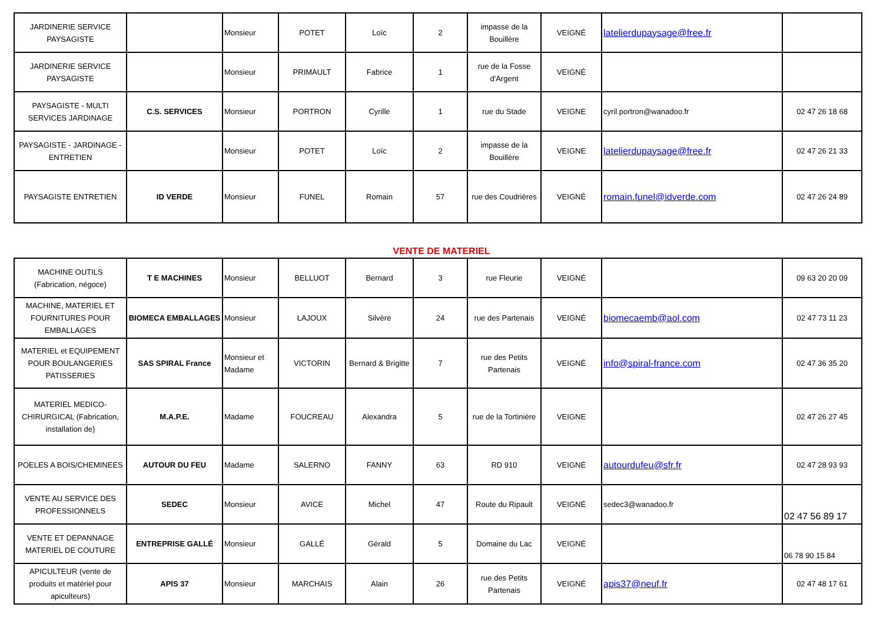| JARDINERIE SERVICE PAYSAGISTE | | Monsieur | POTET | Loïc | 2 | impasse de la Bouillère | VEIGNÉ | latelierdupaysage@free.fr | |
| JARDINERIE SERVICE PAYSAGISTE | | Monsieur | PRIMAULT | Fabrice | 1 | rue de la Fosse d'Argent | VEIGNÉ | | |
| PAYSAGISTE - MULTI SERVICES JARDINAGE | C.S. SERVICES | Monsieur | PORTRON | Cyrille | 1 | rue du Stade | VEIGNE | cyril.portron@wanadoo.fr | 02 47 26 18 68 |
| PAYSAGISTE - JARDINAGE - ENTRETIEN | | Monsieur | POTET | Loïc | 2 | impasse de la Bouillère | VEIGNE | latelierdupaysage@free.fr | 02 47 26 21 33 |
| PAYSAGISTE ENTRETIEN | ID VERDE | Monsieur | FUNEL | Romain | 57 | rue des Coudrières | VEIGNÉ | romain.funel@idverde.com | 02 47 26 24 89 |
VENTE DE MATERIEL
| MACHINE OUTILS (Fabrication, négoce) | T E MACHINES | Monsieur | BELLUOT | Bernard | 3 | rue Fleurie | VEIGNÉ | | 09 63 20 20 09 |
| MACHINE, MATERIEL ET FOURNITURES POUR EMBALLAGES | BIOMECA EMBALLAGES | Monsieur | LAJOUX | Silvère | 24 | rue des Partenais | VEIGNÉ | biomecaemb@aol.com | 02 47 73 11 23 |
| MATERIEL et EQUIPEMENT POUR BOULANGERIES PATISSERIES | SAS SPIRAL France | Monsieur et Madame | VICTORIN | Bernard & Brigitte | 7 | rue des Petits Partenais | VEIGNÉ | info@spiral-france.com | 02 47 36 35 20 |
| MATERIEL MEDICO-CHIRURGICAL (Fabrication, installation de) | M.A.P.E. | Madame | FOUCREAU | Alexandra | 5 | rue de la Tortinière | VEIGNE | | 02 47 26 27 45 |
| POELES A BOIS/CHEMINEES | AUTOUR DU FEU | Madame | SALERNO | FANNY | 63 | RD 910 | VEIGNÉ | autourdufeu@sfr.fr | 02 47 28 93 93 |
| VENTE AU SERVICE DES PROFESSIONNELS | SEDEC | Monsieur | AVICE | Michel | 47 | Route du Ripault | VEIGNÉ | sedec3@wanadoo.fr | 02 47 56 89 17 |
| VENTE ET DEPANNAGE MATERIEL DE COUTURE | ENTREPRISE GALLÉ | Monsieur | GALLÉ | Gérald | 5 | Domaine du Lac | VEIGNÉ | | 06 78 90 15 84 |
| APICULTEUR (vente de produits et matériel pour apiculteurs) | APIS 37 | Monsieur | MARCHAIS | Alain | 26 | rue des Petits Partenais | VEIGNÉ | apis37@neuf.fr | 02 47 48 17 61 |